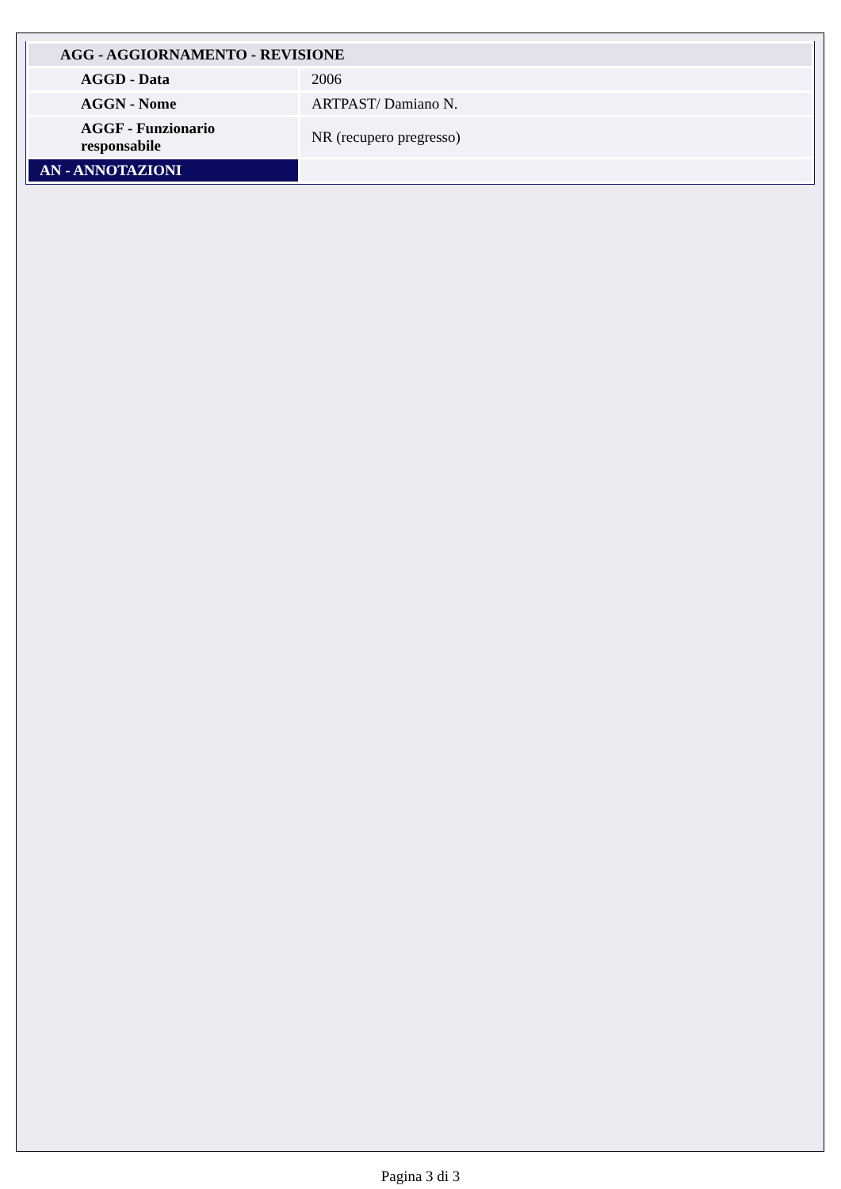| AGG - AGGIORNAMENTO - REVISIONE | |
| AGGD - Data | 2006 |
| AGGN - Nome | ARTPAST/ Damiano N. |
| AGGF - Funzionario responsabile | NR (recupero pregresso) |
| AN - ANNOTAZIONI | |
Pagina 3 di 3